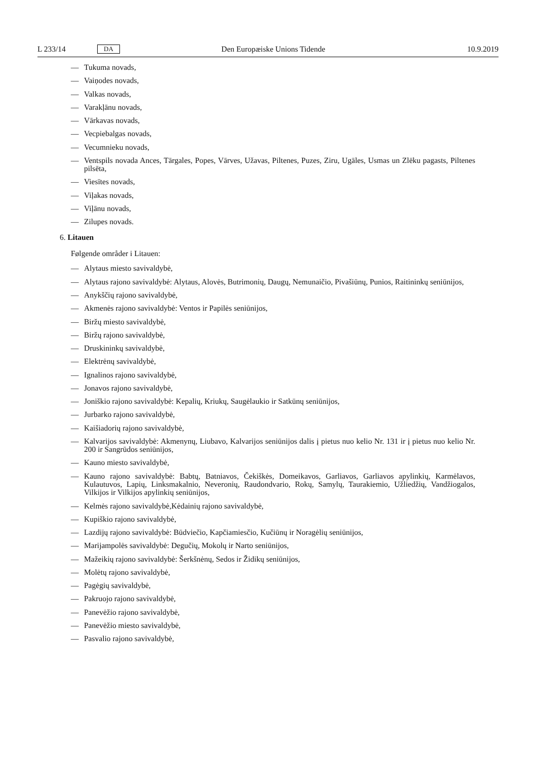L 233/14 DA Den Europæiske Unions Tidende 10.9.2019
— Tukuma novads,
— Vaiņodes novads,
— Valkas novads,
— Varakļānu novads,
— Vārkavas novads,
— Vecpiebalgas novads,
— Vecumnieku novads,
— Ventspils novada Ances, Tārgales, Popes, Vārves, Užavas, Piltenes, Puzes, Ziru, Ugāles, Usmas un Zlēku pagasts, Piltenes pilsēta,
— Viesītes novads,
— Viļakas novads,
— Viļānu novads,
— Zilupes novads.
6. Litauen
Følgende områder i Litauen:
— Alytaus miesto savivaldybė,
— Alytaus rajono savivaldybė: Alytaus, Alovės, Butrimonių, Daugų, Nemunaičio, Pivašiūnų, Punios, Raitininkų seniūnijos,
— Anykščių rajono savivaldybė,
— Akmenės rajono savivaldybė: Ventos ir Papilės seniūnijos,
— Biržų miesto savivaldybė,
— Biržų rajono savivaldybė,
— Druskininkų savivaldybė,
— Elektrėnų savivaldybė,
— Ignalinos rajono savivaldybė,
— Jonavos rajono savivaldybė,
— Joniškio rajono savivaldybė: Kepalių, Kriukų, Saugėlaukio ir Satkūnų seniūnijos,
— Jurbarko rajono savivaldybė,
— Kaišiadorių rajono savivaldybė,
— Kalvarijos savivaldybė: Akmenynų, Liubavo, Kalvarijos seniūnijos dalis į pietus nuo kelio Nr. 131 ir į pietus nuo kelio Nr. 200 ir Sangrūdos seniūnijos,
— Kauno miesto savivaldybė,
— Kauno rajono savivaldybė: Babtų, Batniavos, Čekiškės, Domeikavos, Garliavos, Garliavos apylinkių, Karmėlavos, Kulautuvos, Lapių, Linksmakalnio, Neveronių, Raudondvario, Rokų, Samylų, Taurakiemio, Užliedžių, Vandžiogalos, Vilkijos ir Vilkijos apylinkių seniūnijos,
— Kelmės rajono savivaldybė,Kėdainių rajono savivaldybė,
— Kupiškio rajono savivaldybė,
— Lazdijų rajono savivaldybė: Būdviečio, Kapčiamiesčio, Kučiūnų ir Noragėlių seniūnijos,
— Marijampolės savivaldybė: Degučių, Mokolų ir Narto seniūnijos,
— Mažeikių rajono savivaldybė: Šerkšnėnų, Sedos ir Židikų seniūnijos,
— Molėtų rajono savivaldybė,
— Pagėgių savivaldybė,
— Pakruojo rajono savivaldybė,
— Panevėžio rajono savivaldybė,
— Panevėžio miesto savivaldybė,
— Pasvalio rajono savivaldybė,